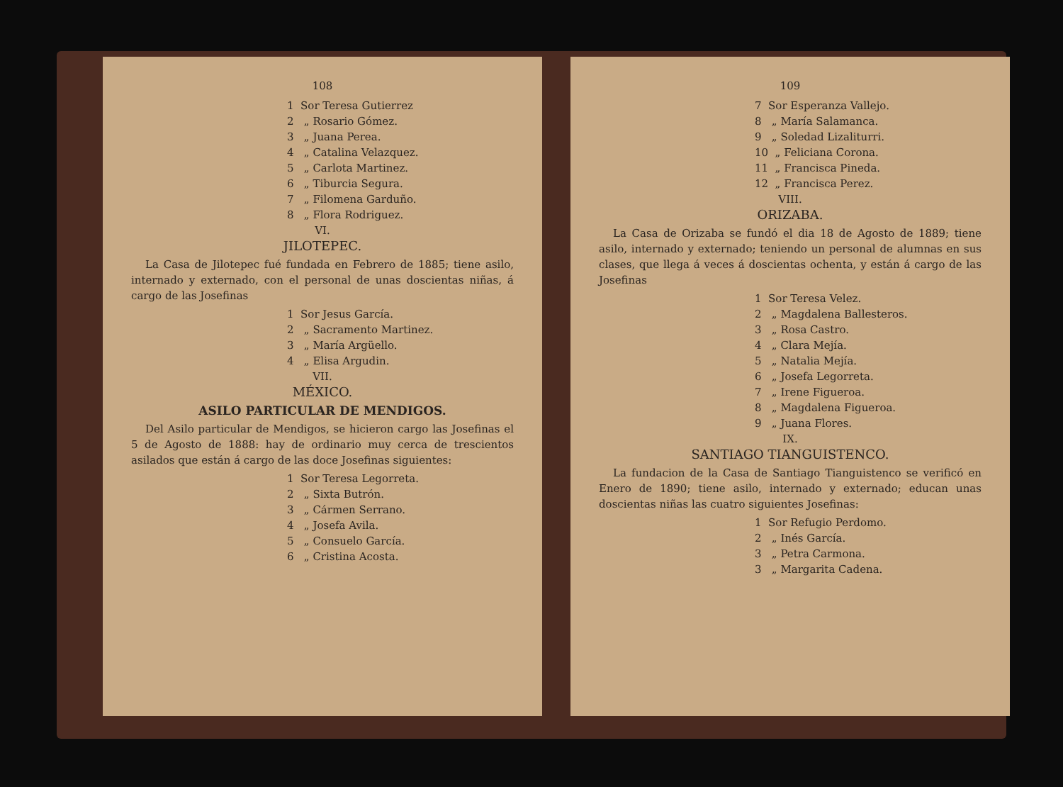108
1 Sor Teresa Gutierrez
2 „ Rosario Gómez.
3 „ Juana Perea.
4 „ Catalina Velazquez.
5 „ Carlota Martinez.
6 „ Tiburcia Segura.
7 „ Filomena Garduño.
8 „ Flora Rodriguez.
VI.
JILOTEPEC.
La Casa de Jilotepec fué fundada en Febrero de 1885; tiene asilo, internado y externado, con el personal de unas doscientas niñas, á cargo de las Josefinas
1 Sor Jesus García.
2 „ Sacramento Martinez.
3 „ María Argüello.
4 „ Elisa Argudin.
VII.
MÉXICO.
ASILO PARTICULAR DE MENDIGOS.
Del Asilo particular de Mendigos, se hicieron cargo las Josefinas el 5 de Agosto de 1888: hay de ordinario muy cerca de trescientos asilados que están á cargo de las doce Josefinas siguientes:
1 Sor Teresa Legorreta.
2 „ Sixta Butrón.
3 „ Cármen Serrano.
4 „ Josefa Avila.
5 „ Consuelo García.
6 „ Cristina Acosta.
109
7 Sor Esperanza Vallejo.
8 „ María Salamanca.
9 „ Soledad Lizaliturri.
10 „ Feliciana Corona.
11 „ Francisca Pineda.
12 „ Francisca Perez.
VIII.
ORIZABA.
La Casa de Orizaba se fundó el dia 18 de Agosto de 1889; tiene asilo, internado y externado; teniendo un personal de alumnas en sus clases, que llega á veces á doscientas ochenta, y están á cargo de las Josefinas
1 Sor Teresa Velez.
2 „ Magdalena Ballesteros.
3 „ Rosa Castro.
4 „ Clara Mejía.
5 „ Natalia Mejía.
6 „ Josefa Legorreta.
7 „ Irene Figueroa.
8 „ Magdalena Figueroa.
9 „ Juana Flores.
IX.
SANTIAGO TIANGUISTENCO.
La fundacion de la Casa de Santiago Tianguistenco se verificó en Enero de 1890; tiene asilo, internado y externado; educan unas doscientas niñas las cuatro siguientes Josefinas:
1 Sor Refugio Perdomo.
2 „ Inés García.
3 „ Petra Carmona.
3 „ Margarita Cadena.